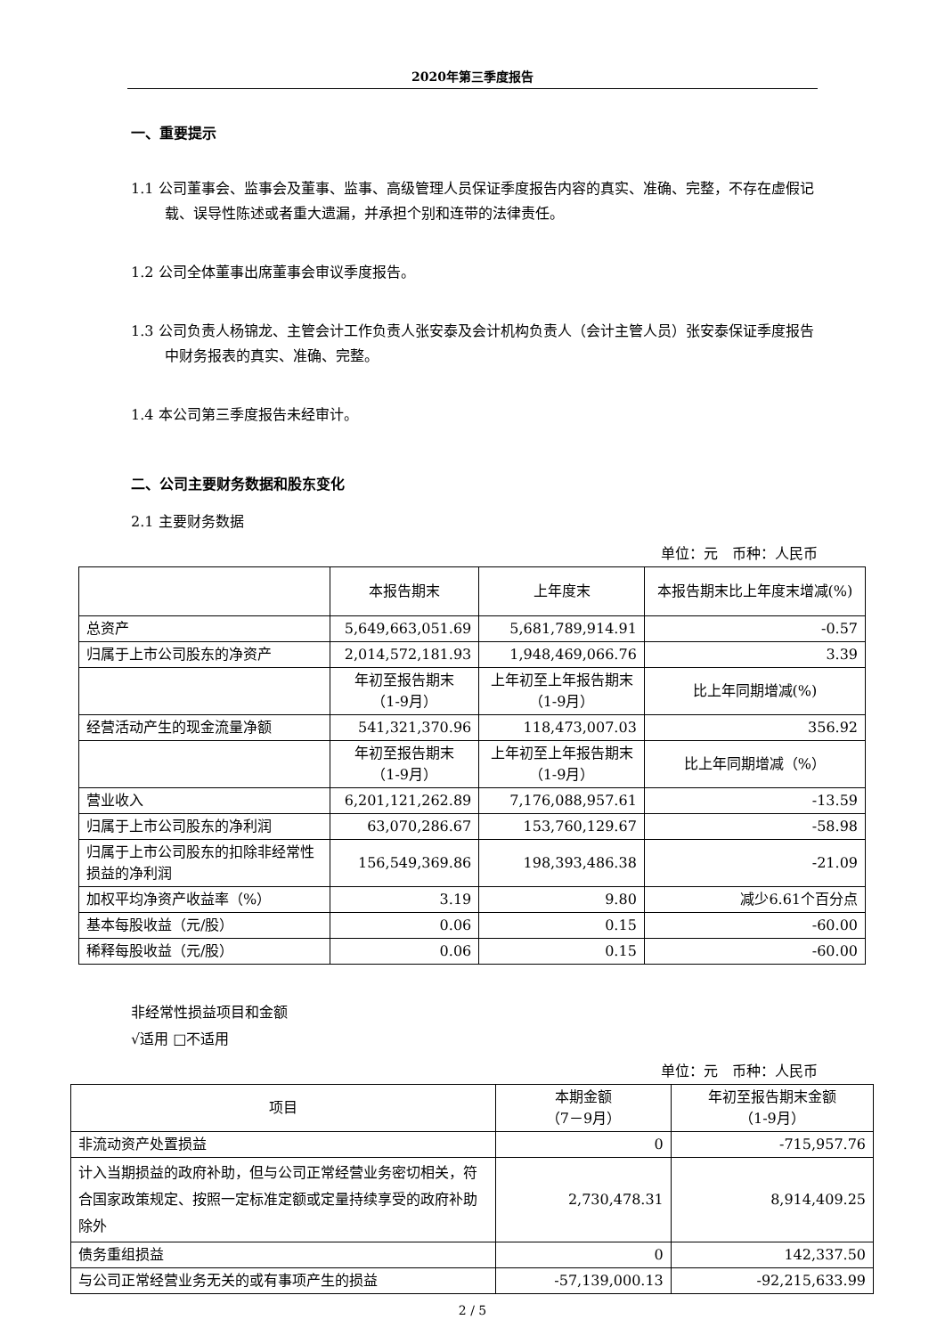2020年第三季度报告
一、重要提示
1.1 公司董事会、监事会及董事、监事、高级管理人员保证季度报告内容的真实、准确、完整，不存在虚假记载、误导性陈述或者重大遗漏，并承担个别和连带的法律责任。
1.2 公司全体董事出席董事会审议季度报告。
1.3 公司负责人杨锦龙、主管会计工作负责人张安泰及会计机构负责人（会计主管人员）张安泰保证季度报告中财务报表的真实、准确、完整。
1.4 本公司第三季度报告未经审计。
二、公司主要财务数据和股东变化
2.1 主要财务数据
单位：元　币种：人民币
| | 本报告期末 | 上年度末 | 本报告期末比上年度末增减(%) |
| --- | --- | --- | --- |
| 总资产 | 5,649,663,051.69 | 5,681,789,914.91 | -0.57 |
| 归属于上市公司股东的净资产 | 2,014,572,181.93 | 1,948,469,066.76 | 3.39 |
| | 年初至报告期末 （1-9月） | 上年初至上年报告期末 （1-9月） | 比上年同期增减(%) |
| 经营活动产生的现金流量净额 | 541,321,370.96 | 118,473,007.03 | 356.92 |
| | 年初至报告期末 （1-9月） | 上年初至上年报告期末 （1-9月） | 比上年同期增减（%） |
| 营业收入 | 6,201,121,262.89 | 7,176,088,957.61 | -13.59 |
| 归属于上市公司股东的净利润 | 63,070,286.67 | 153,760,129.67 | -58.98 |
| 归属于上市公司股东的扣除非经常性损益的净利润 | 156,549,369.86 | 198,393,486.38 | -21.09 |
| 加权平均净资产收益率（%） | 3.19 | 9.80 | 减少6.61个百分点 |
| 基本每股收益（元/股） | 0.06 | 0.15 | -60.00 |
| 稀释每股收益（元/股） | 0.06 | 0.15 | -60.00 |
非经常性损益项目和金额
√适用 □不适用
单位：元　币种：人民币
| 项目 | 本期金额 （7－9月） | 年初至报告期末金额 （1-9月） |
| --- | --- | --- |
| 非流动资产处置损益 | 0 | -715,957.76 |
| 计入当期损益的政府补助，但与公司正常经营业务密切相关，符合国家政策规定、按照一定标准定额或定量持续享受的政府补助除外 | 2,730,478.31 | 8,914,409.25 |
| 债务重组损益 | 0 | 142,337.50 |
| 与公司正常经营业务无关的或有事项产生的损益 | -57,139,000.13 | -92,215,633.99 |
2 / 5